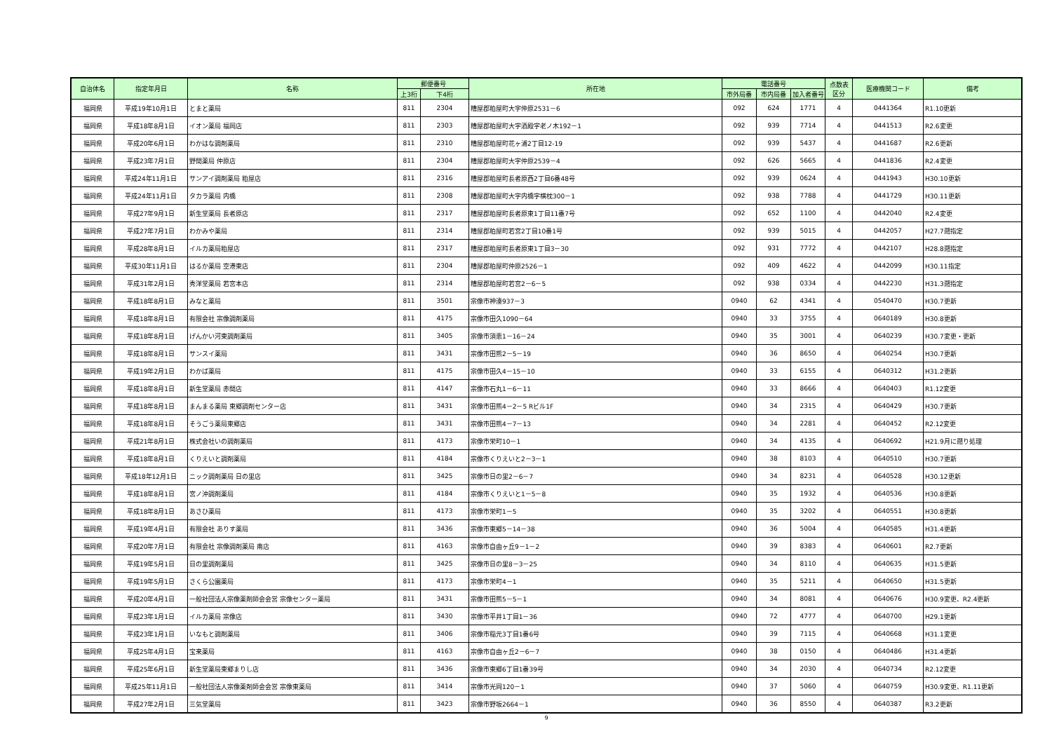| 自治体名 | 指定年月日 | 名称 | 郵便番号 | | 所在地 | 電話番号 | | | 点数表 区分 | 医療機関コード | 備考 |
| --- | --- | --- | --- | --- | --- | --- | --- | --- | --- | --- | --- |
| | | | 上3桁 | 下4桁 | | 市外局番 | 市内局番 | 加入者番号 | | | |
| 福岡県 | 平成19年10月1日 | とまと薬局 | 811 | 2304 | 糟屋郡粕屋町大字仲原2531－6 | 092 | 624 | 1771 | 4 | 0441364 | R1.10更新 |
| 福岡県 | 平成18年8月1日 | イオン薬局 福岡店 | 811 | 2303 | 糟屋郡粕屋町大字酒殿字老ノ木192－1 | 092 | 939 | 7714 | 4 | 0441513 | R2.6変更 |
| 福岡県 | 平成20年6月1日 | わかはな調剤薬局 | 811 | 2310 | 糟屋郡粕屋町花ヶ浦2丁目12-19 | 092 | 939 | 5437 | 4 | 0441687 | R2.6更新 |
| 福岡県 | 平成23年7月1日 | 野間薬局 仲原店 | 811 | 2304 | 糟屋郡粕屋町大字仲原2539－4 | 092 | 626 | 5665 | 4 | 0441836 | R2.4変更 |
| 福岡県 | 平成24年11月1日 | サンアイ調剤薬局 粕屋店 | 811 | 2316 | 糟屋郡粕屋町長者原西2丁目6番48号 | 092 | 939 | 0624 | 4 | 0441943 | H30.10更新 |
| 福岡県 | 平成24年11月1日 | タカラ薬局 内橋 | 811 | 2308 | 糟屋郡粕屋町大字内橋字横枕300－1 | 092 | 938 | 7788 | 4 | 0441729 | H30.11更新 |
| 福岡県 | 平成27年9月1日 | 新生堂薬局 長者原店 | 811 | 2317 | 糟屋郡粕屋町長者原東1丁目11番7号 | 092 | 652 | 1100 | 4 | 0442040 | R2.4変更 |
| 福岡県 | 平成27年7月1日 | わかみや薬局 | 811 | 2314 | 糟屋郡粕屋町若宮2丁目10番1号 | 092 | 939 | 5015 | 4 | 0442057 | H27.7遡指定 |
| 福岡県 | 平成28年8月1日 | イルカ薬局粕屋店 | 811 | 2317 | 糟屋郡粕屋町長者原東1丁目3－30 | 092 | 931 | 7772 | 4 | 0442107 | H28.8遡指定 |
| 福岡県 | 平成30年11月1日 | はるか薬局 空港東店 | 811 | 2304 | 糟屋郡粕屋町仲原2526－1 | 092 | 409 | 4622 | 4 | 0442099 | H30.11指定 |
| 福岡県 | 平成31年2月1日 | 秀洋堂薬局 若宮本店 | 811 | 2314 | 糟屋郡粕屋町若宮2－6－5 | 092 | 938 | 0334 | 4 | 0442230 | H31.3遡指定 |
| 福岡県 | 平成18年8月1日 | みなと薬局 | 811 | 3501 | 宗像市神湊937－3 | 0940 | 62 | 4341 | 4 | 0540470 | H30.7更新 |
| 福岡県 | 平成18年8月1日 | 有限会社 宗像調剤薬局 | 811 | 4175 | 宗像市田久1090－64 | 0940 | 33 | 3755 | 4 | 0640189 | H30.8更新 |
| 福岡県 | 平成18年8月1日 | げんかい河東調剤薬局 | 811 | 3405 | 宗像市須恵1－16－24 | 0940 | 35 | 3001 | 4 | 0640239 | H30.7変更・更新 |
| 福岡県 | 平成18年8月1日 | サンスイ薬局 | 811 | 3431 | 宗像市田熊2－5－19 | 0940 | 36 | 8650 | 4 | 0640254 | H30.7更新 |
| 福岡県 | 平成19年2月1日 | わかば薬局 | 811 | 4175 | 宗像市田久4－15－10 | 0940 | 33 | 6155 | 4 | 0640312 | H31.2更新 |
| 福岡県 | 平成18年8月1日 | 新生堂薬局 赤間店 | 811 | 4147 | 宗像市石丸1－6－11 | 0940 | 33 | 8666 | 4 | 0640403 | R1.12変更 |
| 福岡県 | 平成18年8月1日 | まんまる薬局 東郷調剤センター店 | 811 | 3431 | 宗像市田熊4－2－5 Rビル1F | 0940 | 34 | 2315 | 4 | 0640429 | H30.7更新 |
| 福岡県 | 平成18年8月1日 | そうごう薬局東郷店 | 811 | 3431 | 宗像市田熊4－7－13 | 0940 | 34 | 2281 | 4 | 0640452 | R2.12変更 |
| 福岡県 | 平成21年8月1日 | 株式会社いの調剤薬局 | 811 | 4173 | 宗像市栄町10－1 | 0940 | 34 | 4135 | 4 | 0640692 | H21.9月に遡り処理 |
| 福岡県 | 平成18年8月1日 | くりえいと調剤薬局 | 811 | 4184 | 宗像市くりえいと2－3－1 | 0940 | 38 | 8103 | 4 | 0640510 | H30.7更新 |
| 福岡県 | 平成18年12月1日 | ニック調剤薬局 日の里店 | 811 | 3425 | 宗像市日の里2－6－7 | 0940 | 34 | 8231 | 4 | 0640528 | H30.12更新 |
| 福岡県 | 平成18年8月1日 | 宮ノ沖調剤薬局 | 811 | 4184 | 宗像市くりえいと1－5－8 | 0940 | 35 | 1932 | 4 | 0640536 | H30.8更新 |
| 福岡県 | 平成18年8月1日 | あさひ薬局 | 811 | 4173 | 宗像市栄町1－5 | 0940 | 35 | 3202 | 4 | 0640551 | H30.8更新 |
| 福岡県 | 平成19年4月1日 | 有限会社 ありす薬局 | 811 | 3436 | 宗像市東郷5－14－38 | 0940 | 36 | 5004 | 4 | 0640585 | H31.4更新 |
| 福岡県 | 平成20年7月1日 | 有限会社 宗像調剤薬局 南店 | 811 | 4163 | 宗像市自由ヶ丘9－1－2 | 0940 | 39 | 8383 | 4 | 0640601 | R2.7更新 |
| 福岡県 | 平成19年5月1日 | 日の里調剤薬局 | 811 | 3425 | 宗像市日の里8－3－25 | 0940 | 34 | 8110 | 4 | 0640635 | H31.5更新 |
| 福岡県 | 平成19年5月1日 | さくら公園薬局 | 811 | 4173 | 宗像市栄町4－1 | 0940 | 35 | 5211 | 4 | 0640650 | H31.5更新 |
| 福岡県 | 平成20年4月1日 | 一般社団法人宗像薬剤師会会営 宗像センター薬局 | 811 | 3431 | 宗像市田熊5－5－1 | 0940 | 34 | 8081 | 4 | 0640676 | H30.9変更、R2.4更新 |
| 福岡県 | 平成23年1月1日 | イルカ薬局 宗像店 | 811 | 3430 | 宗像市平井1丁目1－36 | 0940 | 72 | 4777 | 4 | 0640700 | H29.1更新 |
| 福岡県 | 平成23年1月1日 | いなもと調剤薬局 | 811 | 3406 | 宗像市稲元3丁目1番6号 | 0940 | 39 | 7115 | 4 | 0640668 | H31.1変更 |
| 福岡県 | 平成25年4月1日 | 宝来薬局 | 811 | 4163 | 宗像市自由ヶ丘2－6－7 | 0940 | 38 | 0150 | 4 | 0640486 | H31.4更新 |
| 福岡県 | 平成25年6月1日 | 新生堂薬局東郷まりし店 | 811 | 3436 | 宗像市東郷6丁目1番39号 | 0940 | 34 | 2030 | 4 | 0640734 | R2.12変更 |
| 福岡県 | 平成25年11月1日 | 一般社団法人宗像薬剤師会会営 宗像東薬局 | 811 | 3414 | 宗像市光岡120－1 | 0940 | 37 | 5060 | 4 | 0640759 | H30.9変更、R1.11更新 |
| 福岡県 | 平成27年2月1日 | 三気堂薬局 | 811 | 3423 | 宗像市野坂2664－1 | 0940 | 36 | 8550 | 4 | 0640387 | R3.2更新 |
9